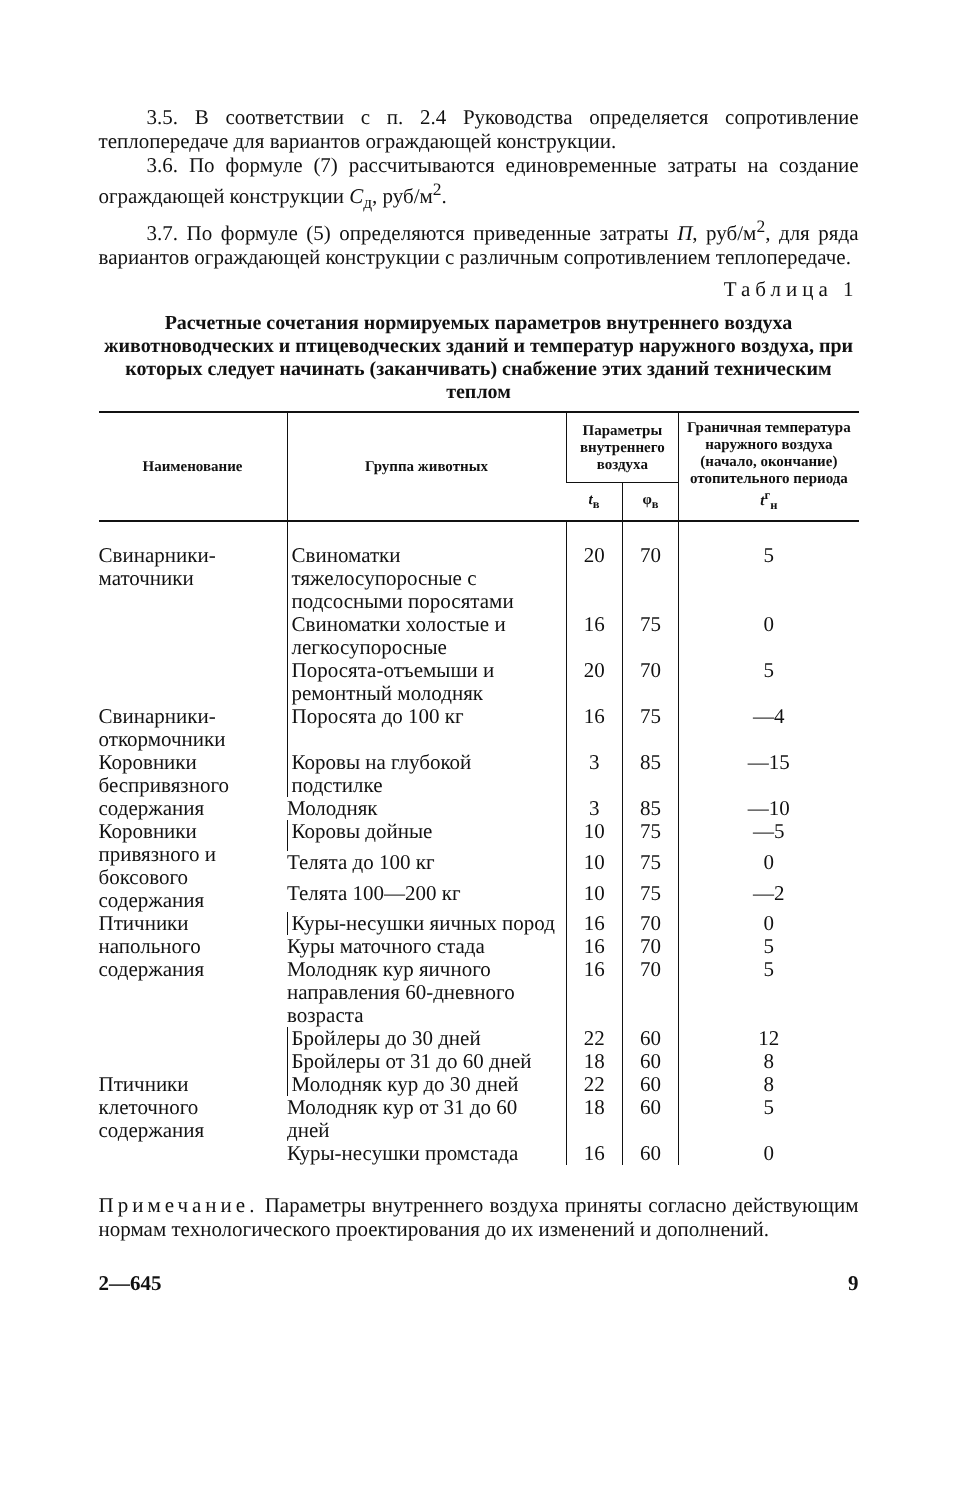3.5. В соответствии с п. 2.4 Руководства определяется сопротивление теплопередаче для вариантов ограждающей конструкции.
3.6. По формуле (7) рассчитываются единовременные затраты на создание ограждающей конструкции С<sub>д</sub>, руб/м<sup>2</sup>.
3.7. По формуле (5) определяются приведенные затраты П, руб/м<sup>2</sup>, для ряда вариантов ограждающей конструкции с различным сопротивлением теплопередаче.
Таблица 1
Расчетные сочетания нормируемых параметров внутреннего воздуха животноводческих и птицеводческих зданий и температур наружного воздуха, при которых следует начинать (заканчивать) снабжение этих зданий техническим теплом
| Наименование | Группа животных | Параметры внутреннего воздуха | | Граничная температура наружного воздуха (начало, окончание) отопительного периода t<sup>г</sup><sub>н</sub> |
| --- | --- | --- | --- | --- |
| | | t<sub>в</sub> | φ<sub>в</sub> | |
| Свинарники-маточники | Свиноматки тяжелосупоросные с подсосными поросятами | 20 | 70 | 5 |
| | Свиноматки холостые и легкосупоросные | 16 | 75 | 0 |
| | Поросята-отъемыши и ремонтный молодняк | 20 | 70 | 5 |
| Свинарники-откормочники | Поросята до 100 кг | 16 | 75 | —4 |
| Коровники беспривязного содержания | Коровы на глубокой подстилке | 3 | 85 | —15 |
| | Молодняк | 3 | 85 | —10 |
| Коровники привязного и боксового содержания | Коровы дойные | 10 | 75 | —5 |
| | Телята до 100 кг | 10 | 75 | 0 |
| | Телята 100—200 кг | 10 | 75 | —2 |
| Птичники напольного содержания | Куры-несушки яичных пород | 16 | 70 | 0 |
| | Куры маточного стада | 16 | 70 | 5 |
| | Молодняк кур яичного направления 60-дневного возраста | 16 | 70 | 5 |
| | Бройлеры до 30 дней | 22 | 60 | 12 |
| | Бройлеры от 31 до 60 дней | 18 | 60 | 8 |
| Птичники клеточного содержания | Молодняк кур до 30 дней | 22 | 60 | 8 |
| | Молодняк кур от 31 до 60 дней | 18 | 60 | 5 |
| | Куры-несушки промстада | 16 | 60 | 0 |
Примечание. Параметры внутреннего воздуха приняты согласно действующим нормам технологического проектирования до их изменений и дополнений.
2—645 9